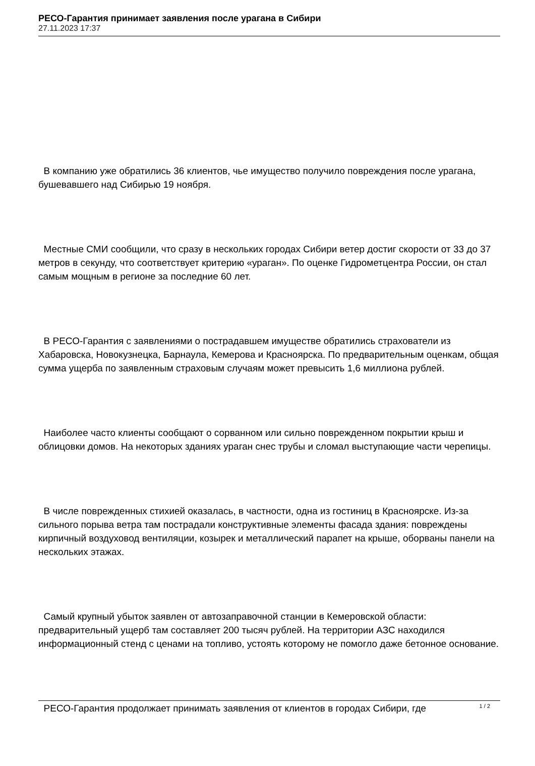РЕСО-Гарантия принимает заявления после урагана в Сибири
27.11.2023 17:37
В компанию уже обратились 36 клиентов, чье имущество получило повреждения после урагана, бушевавшего над Сибирью 19 ноября.
Местные СМИ сообщили, что сразу в нескольких городах Сибири ветер достиг скорости от 33 до 37 метров в секунду, что соответствует критерию «ураган». По оценке Гидрометцентра России, он стал самым мощным в регионе за последние 60 лет.
В РЕСО-Гарантия с заявлениями о пострадавшем имуществе обратились страхователи из Хабаровска, Новокузнецка, Барнаула, Кемерова и Красноярска. По предварительным оценкам, общая сумма ущерба по заявленным страховым случаям может превысить 1,6 миллиона рублей.
Наиболее часто клиенты сообщают о сорванном или сильно поврежденном покрытии крыш и облицовки домов. На некоторых зданиях ураган снес трубы и сломал выступающие части черепицы.
В числе поврежденных стихией оказалась, в частности, одна из гостиниц в Красноярске. Из-за сильного порыва ветра там пострадали конструктивные элементы фасада здания: повреждены кирпичный воздуховод вентиляции, козырек и металлический парапет на крыше, оборваны панели на нескольких этажах.
Самый крупный убыток заявлен от автозаправочной станции в Кемеровской области: предварительный ущерб там составляет 200 тысяч рублей. На территории АЗС находился информационный стенд с ценами на топливо, устоять которому не помогло даже бетонное основание.
РЕСО-Гарантия продолжает принимать заявления от клиентов в городах Сибири, где
1 / 2